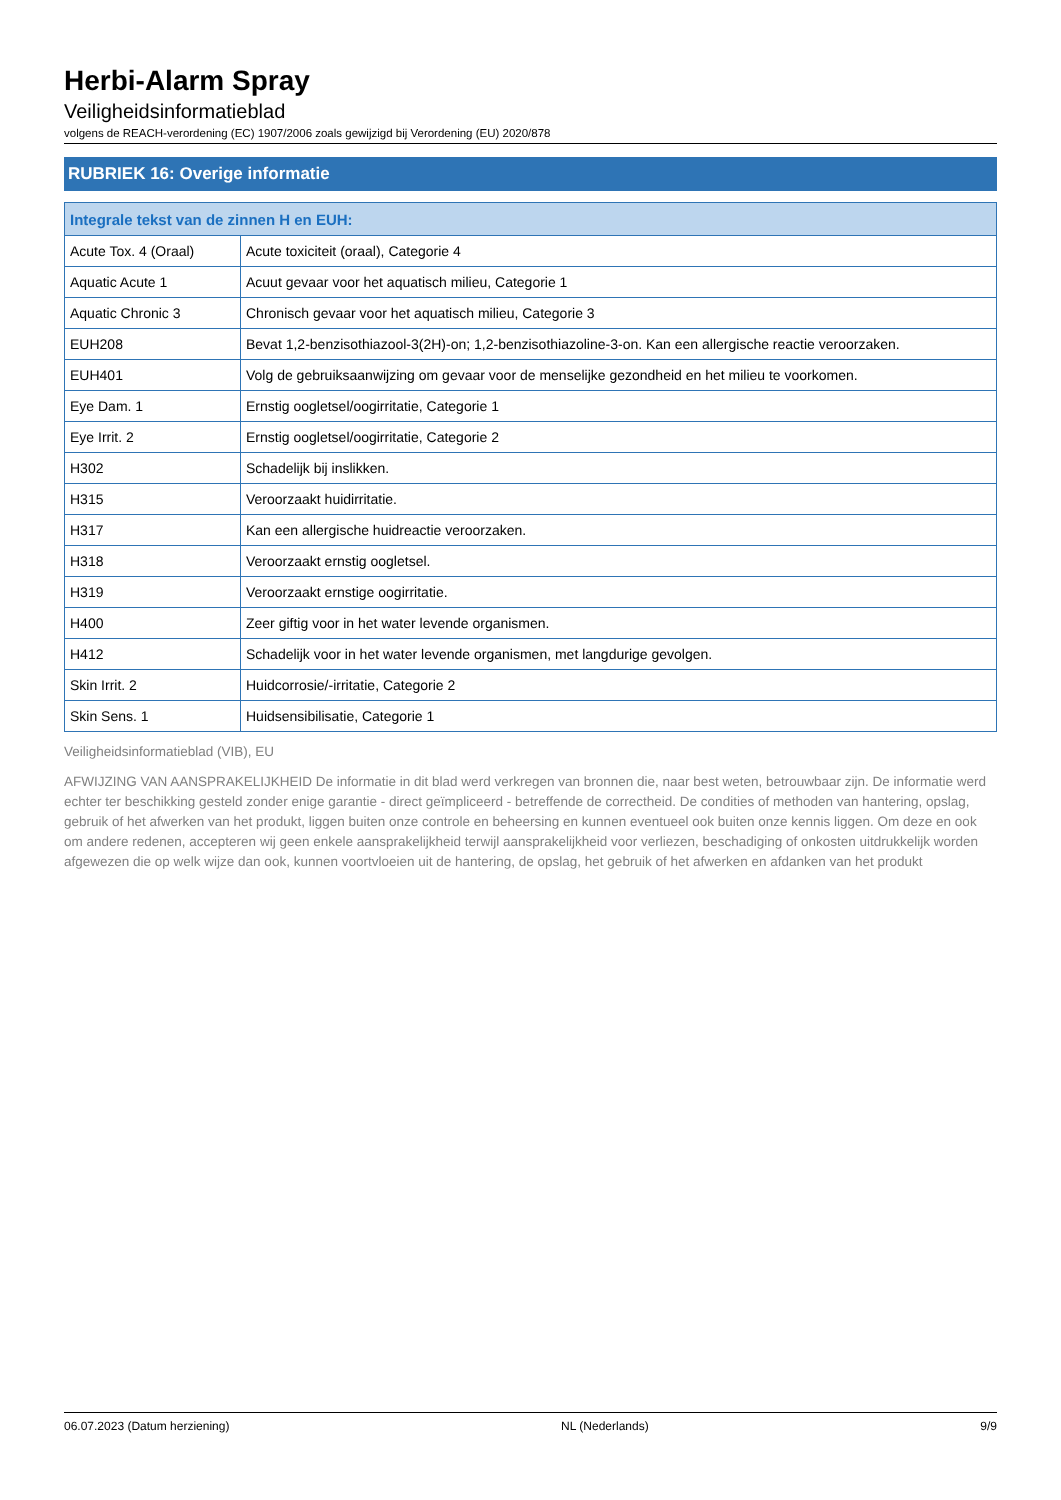Herbi-Alarm Spray
Veiligheidsinformatieblad
volgens de REACH-verordening (EC) 1907/2006 zoals gewijzigd bij Verordening (EU) 2020/878
RUBRIEK 16: Overige informatie
| Integrale tekst van de zinnen H en EUH: | |
| --- | --- |
| Acute Tox. 4 (Oraal) | Acute toxiciteit (oraal), Categorie 4 |
| Aquatic Acute 1 | Acuut gevaar voor het aquatisch milieu, Categorie 1 |
| Aquatic Chronic 3 | Chronisch gevaar voor het aquatisch milieu, Categorie 3 |
| EUH208 | Bevat 1,2-benzisothiazool-3(2H)-on; 1,2-benzisothiazoline-3-on. Kan een allergische reactie veroorzaken. |
| EUH401 | Volg de gebruiksaanwijzing om gevaar voor de menselijke gezondheid en het milieu te voorkomen. |
| Eye Dam. 1 | Ernstig oogletsel/oogirritatie, Categorie 1 |
| Eye Irrit. 2 | Ernstig oogletsel/oogirritatie, Categorie 2 |
| H302 | Schadelijk bij inslikken. |
| H315 | Veroorzaakt huidirritatie. |
| H317 | Kan een allergische huidreactie veroorzaken. |
| H318 | Veroorzaakt ernstig oogletsel. |
| H319 | Veroorzaakt ernstige oogirritatie. |
| H400 | Zeer giftig voor in het water levende organismen. |
| H412 | Schadelijk voor in het water levende organismen, met langdurige gevolgen. |
| Skin Irrit. 2 | Huidcorrosie/-irritatie, Categorie 2 |
| Skin Sens. 1 | Huidsensibilisatie, Categorie 1 |
Veiligheidsinformatieblad (VIB), EU
AFWIJZING VAN AANSPRAKELIJKHEID De informatie in dit blad werd verkregen van bronnen die, naar best weten, betrouwbaar zijn. De informatie werd echter ter beschikking gesteld zonder enige garantie - direct geïmpliceerd - betreffende de correctheid. De condities of methoden van hantering, opslag, gebruik of het afwerken van het produkt, liggen buiten onze controle en beheersing en kunnen eventueel ook buiten onze kennis liggen. Om deze en ook om andere redenen, accepteren wij geen enkele aansprakelijkheid terwijl aansprakelijkheid voor verliezen, beschadiging of onkosten uitdrukkelijk worden afgewezen die op welk wijze dan ook, kunnen voortvloeien uit de hantering, de opslag, het gebruik of het afwerken en afdanken van het produkt
06.07.2023 (Datum herziening) NL (Nederlands) 9/9